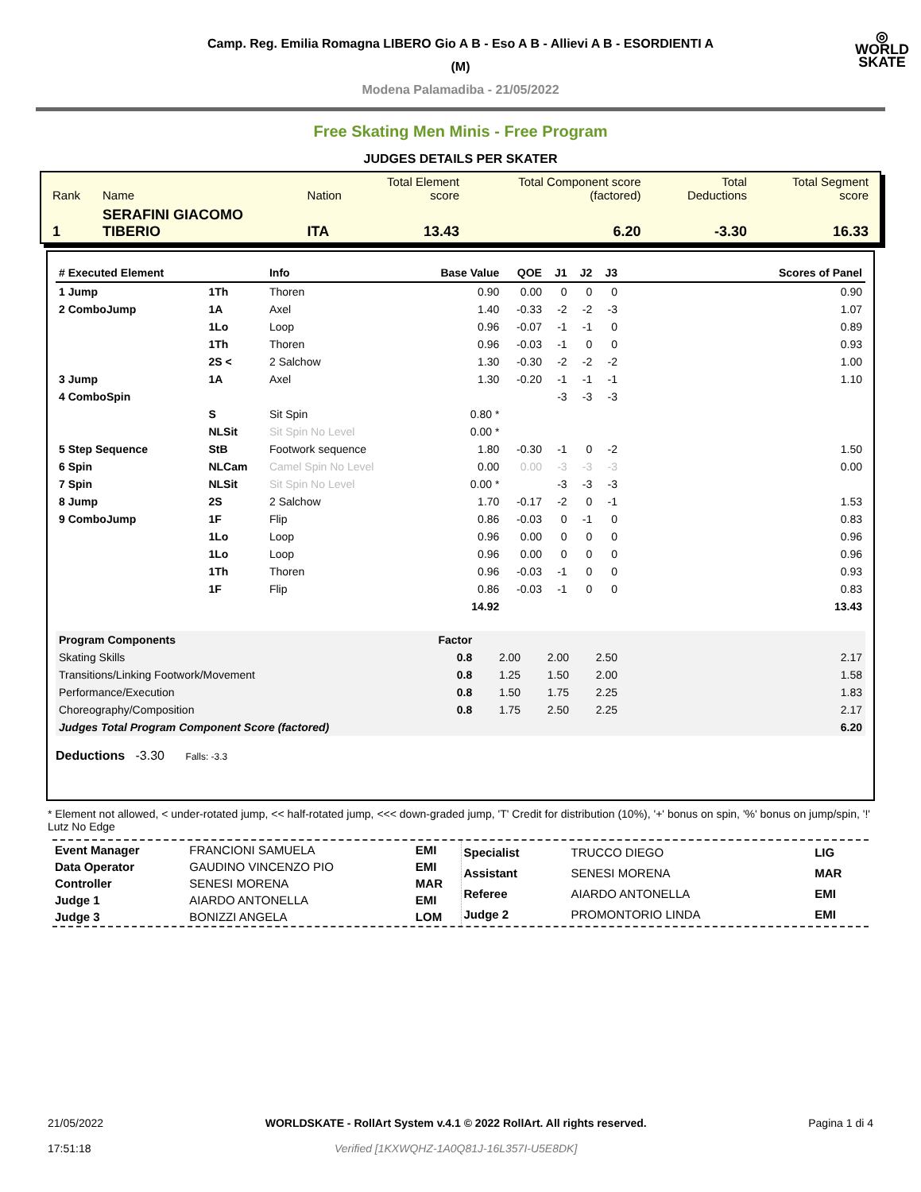◎
WORLD
SKATE
Camp. Reg. Emilia Romagna LIBERO Gio A B - Eso A B - Allievi A B - ESORDIENTI A
(M)
Modena Palamadiba - 21/05/2022
Free Skating Men Minis - Free Program
JUDGES DETAILS PER SKATER
| Rank | Name | Nation | Total Element score | Total Component score (factored) | Total Deductions | Total Segment score |
| 1 | SERAFINI GIACOMO TIBERIO | ITA | 13.43 | 6.20 | -3.30 | 16.33 |
| # Executed Element | | Info | Base Value | QOE | J1 | J2 | J3 | Scores of Panel |
| --- | --- | --- | --- | --- | --- | --- | --- | --- |
| 1 Jump | 1Th | Thoren | 0.90 | 0.00 | 0 | 0 | 0 | 0.90 |
| 2 ComboJump | 1A | Axel | 1.40 | -0.33 | -2 | -2 | -3 | 1.07 |
| | 1Lo | Loop | 0.96 | -0.07 | -1 | -1 | 0 | 0.89 |
| | 1Th | Thoren | 0.96 | -0.03 | -1 | 0 | 0 | 0.93 |
| | 2S < | 2 Salchow | 1.30 | -0.30 | -2 | -2 | -2 | 1.00 |
| 3 Jump | 1A | Axel | 1.30 | -0.20 | -1 | -1 | -1 | 1.10 |
| 4 ComboSpin | | | | | -3 | -3 | -3 | |
| | S | Sit Spin | 0.80 * | | | | | |
| | NLSit | Sit Spin No Level | 0.00 * | | | | | |
| 5 Step Sequence | StB | Footwork sequence | 1.80 | -0.30 | -1 | 0 | -2 | 1.50 |
| 6 Spin | NLCam | Camel Spin No Level | 0.00 | 0.00 | -3 | -3 | -3 | 0.00 |
| 7 Spin | NLSit | Sit Spin No Level | 0.00 * | | -3 | -3 | -3 | |
| 8 Jump | 2S | 2 Salchow | 1.70 | -0.17 | -2 | 0 | -1 | 1.53 |
| 9 ComboJump | 1F | Flip | 0.86 | -0.03 | 0 | -1 | 0 | 0.83 |
| | 1Lo | Loop | 0.96 | 0.00 | 0 | 0 | 0 | 0.96 |
| | 1Lo | Loop | 0.96 | 0.00 | 0 | 0 | 0 | 0.96 |
| | 1Th | Thoren | 0.96 | -0.03 | -1 | 0 | 0 | 0.93 |
| | 1F | Flip | 0.86 | -0.03 | -1 | 0 | 0 | 0.83 |
| | | | 14.92 | | | | | 13.43 |
| Program Components | Factor | | | | |
| Skating Skills | 0.8 | 2.00 | 2.00 | 2.50 | 2.17 |
| Transitions/Linking Footwork/Movement | 0.8 | 1.25 | 1.50 | 2.00 | 1.58 |
| Performance/Execution | 0.8 | 1.50 | 1.75 | 2.25 | 1.83 |
| Choreography/Composition | 0.8 | 1.75 | 2.50 | 2.25 | 2.17 |
| Judges Total Program Component Score (factored) | | | | | 6.20 |
Deductions -3.30 Falls: -3.3
* Element not allowed, < under-rotated jump, << half-rotated jump, <<< down-graded jump, 'T' Credit for distribution (10%), '+' bonus on spin, '%' bonus on jump/spin, '!' Lutz No Edge
| Event Manager | FRANCIONI SAMUELA | EMI |
| Data Operator | GAUDINO VINCENZO PIO | EMI |
| Controller | SENESI MORENA | MAR |
| Judge 1 | AIARDO ANTONELLA | EMI |
| Judge 3 | BONIZZI ANGELA | LOM |
| Specialist | TRUCCO DIEGO | LIG |
| Assistant | SENESI MORENA | MAR |
| Referee | AIARDO ANTONELLA | EMI |
| Judge 2 | PROMONTORIO LINDA | EMI |
21/05/2022
17:51:18
WORLDSKATE - RollArt System v.4.1 © 2022 RollArt. All rights reserved.
Verified [1KXWQHZ-1A0Q81J-16L357I-U5E8DK]
Pagina 1 di 4